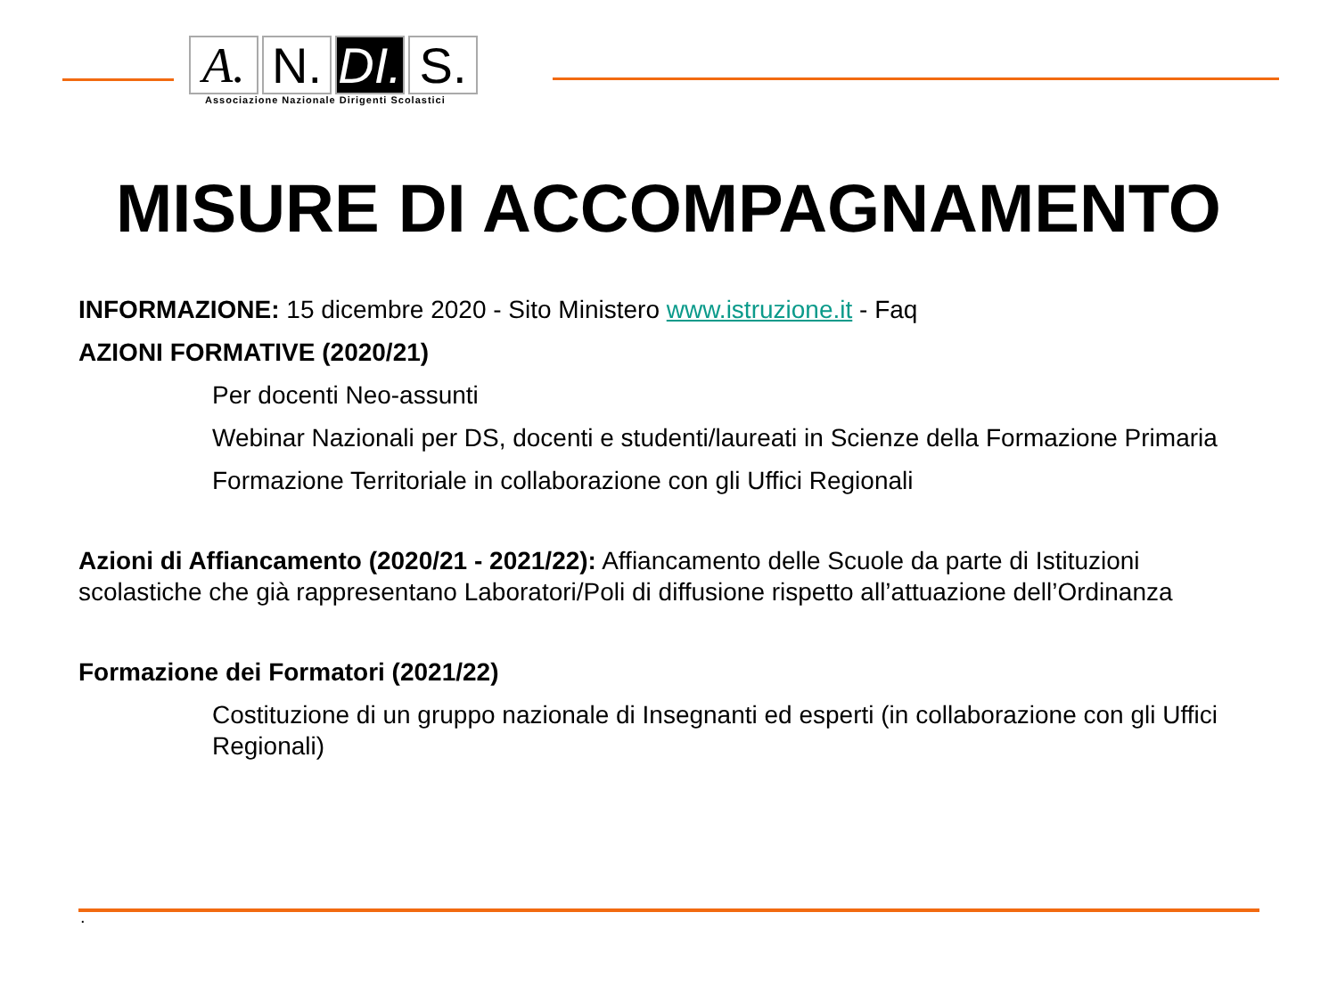A. N. DI.
S.
Associazione Nazionale Dirigenti Scolastici
MISURE DI ACCOMPAGNAMENTO
INFORMAZIONE: 15 dicembre 2020 - Sito Ministero www.istruzione.it - Faq
AZIONI FORMATIVE (2020/21)
Per docenti Neo-assunti
Webinar Nazionali per DS, docenti e studenti/laureati in Scienze della Formazione Primaria
Formazione Territoriale in collaborazione con gli Uffici Regionali
Azioni di Affiancamento (2020/21 - 2021/22): Affiancamento delle Scuole da parte di Istituzioni scolastiche che già rappresentano Laboratori/Poli di diffusione rispetto all’attuazione dell’Ordinanza
Formazione dei Formatori (2021/22)
Costituzione di un gruppo nazionale di Insegnanti ed esperti (in collaborazione con gli Uffici Regionali)
.